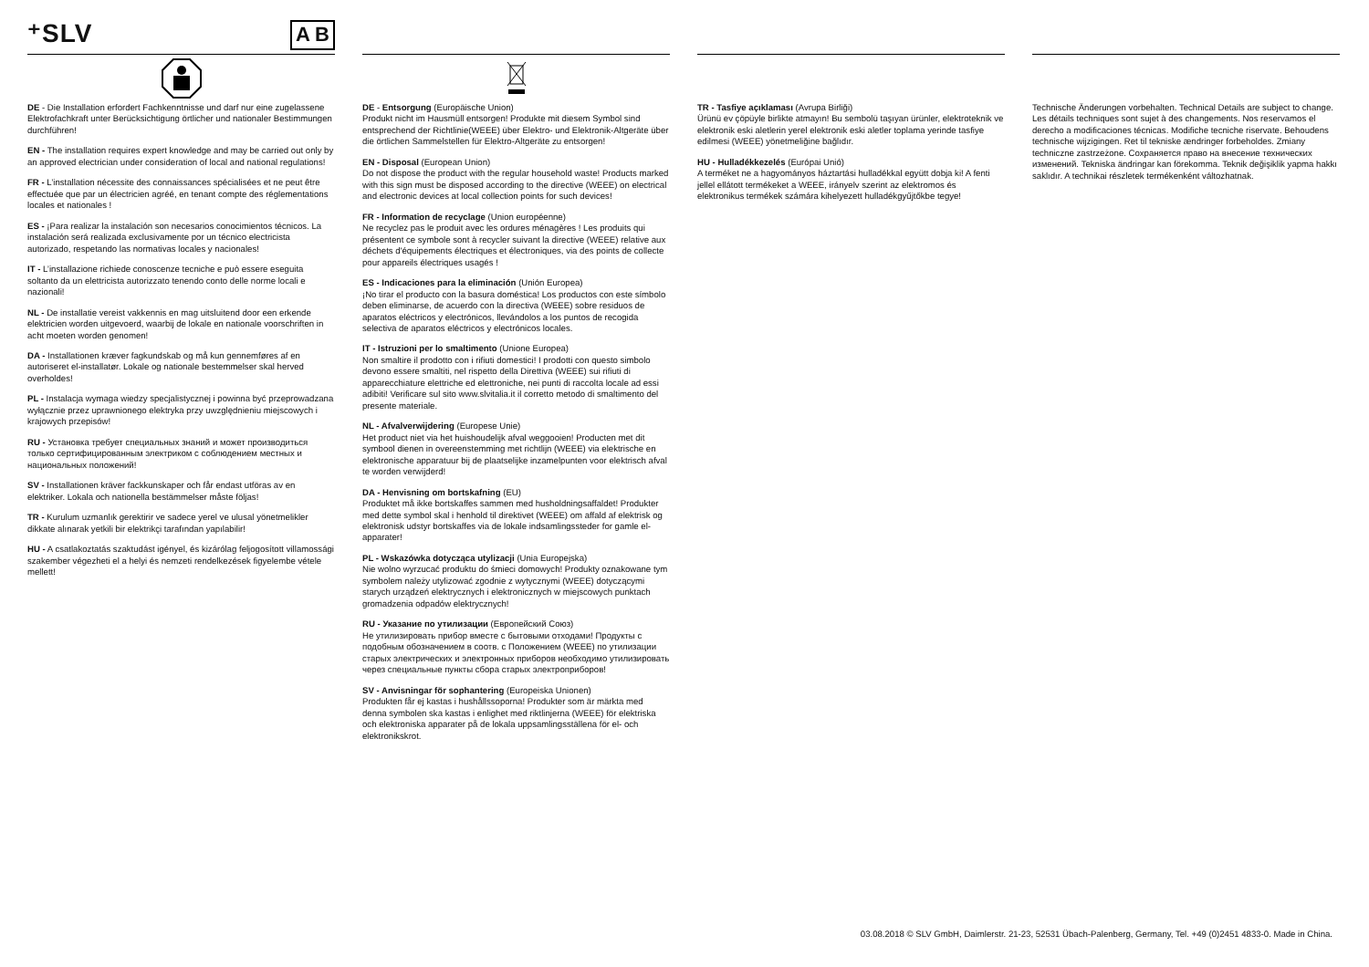⁺SLV A B
DE - Die Installation erfordert Fachkenntnisse und darf nur eine zugelassene Elektrofachkraft unter Berücksichtigung örtlicher und nationaler Bestimmungen durchführen!
EN - The installation requires expert knowledge and may be carried out only by an approved electrician under consideration of local and national regulations!
FR - L’installation nécessite des connaissances spécialisées et ne peut être effectuée que par un électricien agréé, en tenant compte des réglementations locales et nationales !
ES - ¡Para realizar la instalación son necesarios conocimientos técnicos. La instalación será realizada exclusivamente por un técnico electricista autorizado, respetando las normativas locales y nacionales!
IT - L’installazione richiede conoscenze tecniche e può essere eseguita soltanto da un elettricista autorizzato tenendo conto delle norme locali e nazionali!
NL - De installatie vereist vakkennis en mag uitsluitend door een erkende elektricien worden uitgevoerd, waarbij de lokale en nationale voorschriften in acht moeten worden genomen!
DA - Installationen kræver fagkundskab og må kun gennemføres af en autoriseret el-installatør. Lokale og nationale bestemmelser skal herved overholdes!
PL - Instalacja wymaga wiedzy specjalistycznej i powinna być przeprowadzana wyłącznie przez uprawnionego elektryka przy uwzględnieniu miejscowych i krajowych przepisów!
RU - Установка требует специальных знаний и может производиться только сертифицированным электриком с соблюдением местных и национальных положений!
SV - Installationen kräver fackkunskaper och får endast utföras av en elektriker. Lokala och nationella bestämmelser måste följas!
TR - Kurulum uzmanlık gerektirir ve sadece yerel ve ulusal yönetmelikler dikkate alınarak yetkili bir elektrikçi tarafından yapılabilir!
HU - A csatlakoztatás szaktudást igényel, és kizárólag feljogosított villamossági szakember végezheti el a helyi és nemzeti rendelkezések figyelembe vétele mellett!
DE - Entsorgung (Europäische Union)
Produkt nicht im Hausmüll entsorgen! Produkte mit diesem Symbol sind entsprechend der Richtlinie(WEEE) über Elektro- und Elektronik-Altgeräte über die örtlichen Sammelstellen für Elektro-Altgeräte zu entsorgen!
EN - Disposal (European Union)
Do not dispose the product with the regular household waste! Products marked with this sign must be disposed according to the directive (WEEE) on electrical and electronic devices at local collection points for such devices!
FR - Information de recyclage (Union européenne)
Ne recyclez pas le produit avec les ordures ménagères ! Les produits qui présentent ce symbole sont à recycler suivant la directive (WEEE) relative aux déchets d'équipements électriques et électroniques, via des points de collecte pour appareils électriques usagés !
ES - Indicaciones para la eliminación (Unión Europea)
¡No tirar el producto con la basura doméstica! Los productos con este símbolo deben eliminarse, de acuerdo con la directiva (WEEE) sobre residuos de aparatos eléctricos y electrónicos, llevándolos a los puntos de recogida selectiva de aparatos eléctricos y electrónicos locales.
IT - Istruzioni per lo smaltimento (Unione Europea)
Non smaltire il prodotto con i rifiuti domestici! I prodotti con questo simbolo devono essere smaltiti, nel rispetto della Direttiva (WEEE) sui rifiuti di apparecchiature elettriche ed elettroniche, nei punti di raccolta locale ad essi adibiti! Verificare sul sito www.slvitalia.it il corretto metodo di smaltimento del presente materiale.
NL - Afvalverwijdering (Europese Unie)
Het product niet via het huishoudelijk afval weggooien! Producten met dit symbool dienen in overeenstemming met richtlijn (WEEE) via elektrische en elektronische apparatuur bij de plaatselijke inzamelpunten voor elektrisch afval te worden verwijderd!
DA - Henvisning om bortskafning (EU)
Produktet må ikke bortskaffes sammen med husholdningsaffaldet! Produkter med dette symbol skal i henhold til direktivet (WEEE) om affald af elektrisk og elektronisk udstyr bortskaffes via de lokale indsamlingssteder for gamle el-apparater!
PL - Wskazówka dotycząca utylizacji (Unia Europejska)
Nie wolno wyrzucać produktu do śmieci domowych! Produkty oznakowane tym symbolem należy utylizować zgodnie z wytycznymi (WEEE) dotyczącymi starych urządzeń elektrycznych i elektronicznych w miejscowych punktach gromadzenia odpadów elektrycznych!
RU - Указание по утилизации (Европейский Союз)
Не утилизировать прибор вместе с бытовыми отходами! Продукты с подобным обозначением в соотв. с Положением (WEEE) по утилизации старых электрических и электронных приборов необходимо утилизировать через специальные пункты сбора старых электроприборов!
SV - Anvisningar för sophantering (Europeiska Unionen)
Produkten får ej kastas i hushållssoporna! Produkter som är märkta med denna symbolen ska kastas i enlighet med riktlinjerna (WEEE) för elektriska och elektroniska apparater på de lokala uppsamlingsställena för el- och elektronikskrot.
TR - Tasfiye açıklaması (Avrupa Birliği)
Ürünü ev çöpüyle birlikte atmayın! Bu sembolü taşıyan ürünler, elektroteknik ve elektronik eski aletlerin yerel elektronik eski aletler toplama yerinde tasfiye edilmesi (WEEE) yönetmeliğine bağlıdır.
HU - Hulladékkezelés (Európai Unió)
A terméket ne a hagyományos háztartási hulladékkal együtt dobja ki! A fenti jellel ellátott termékeket a WEEE, irányelv szerint az elektromos és elektronikus termékek számára kihelyezett hulladékgyűjtőkbe tegye!
Technische Änderungen vorbehalten. Technical Details are subject to change. Les détails techniques sont sujet à des changements. Nos reservamos el derecho a modificaciones técnicas. Modifiche tecniche riservate. Behoudens technische wijzigingen. Ret til tekniske ændringer forbeholdes. Zmiany techniczne zastrzeżone. Сохраняется право на внесение технических изменений. Tekniska ändringar kan förekomma. Teknik değişiklik yapma hakkı saklıdır. A technikai részletek termékenként változhatnak.
03.08.2018 © SLV GmbH, Daimlerstr. 21-23, 52531 Übach-Palenberg, Germany, Tel. +49 (0)2451 4833-0. Made in China.